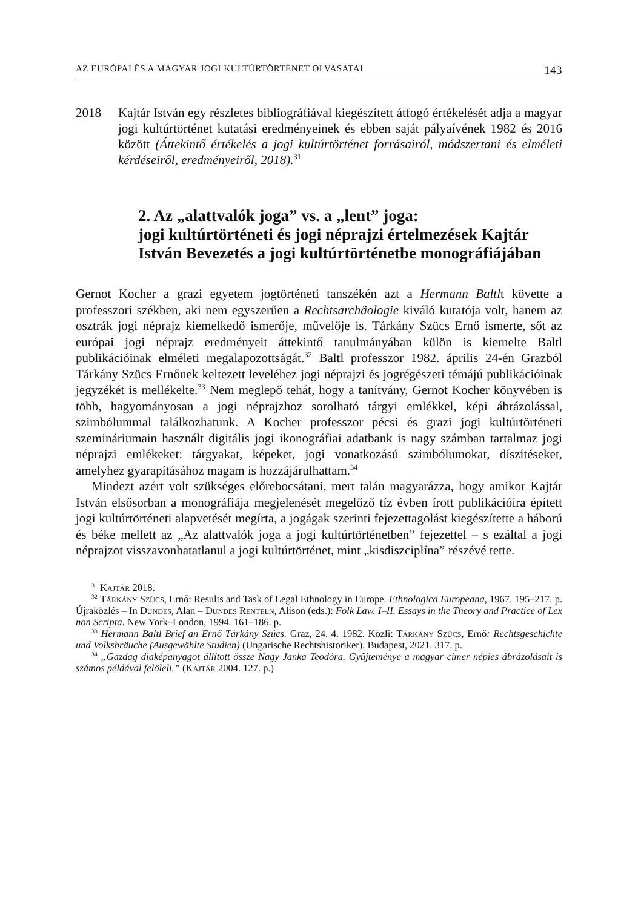AZ EURÓPAI ÉS A MAGYAR JOGI KULTÚRTÖRTÉNET OLVASATAI 143
2018 Kajtár István egy részletes bibliográfiával kiegészített átfogó értékelését adja a magyar jogi kultúrtörténet kutatási eredményeinek és ebben saját pályaívének 1982 és 2016 között (Áttekintő értékelés a jogi kultúrtörténet forrásairól, módszertani és elméleti kérdéseiről, eredményeiről, 2018).<sup>31</sup>
2. Az „alattvalók joga” vs. a „lent” joga:
jogi kultúrtörténeti és jogi néprajzi értelmezések Kajtár István Bevezetés a jogi kultúrtörténetbe monográfiájában
Gernot Kocher a grazi egyetem jogtörténeti tanszékén azt a Hermann Baltlt követte a professzori székben, aki nem egyszerűen a Rechtsarchäologie kiváló kutatója volt, hanem az osztrák jogi néprajz kiemelkedő ismerője, művelője is. Tárkány Szücs Ernő ismerte, sőt az európai jogi néprajz eredményeit áttekintő tanulmányában külön is kiemelte Baltl publikációinak elméleti megalapozottságát.<sup>32</sup> Baltl professzor 1982. április 24-én Grazból Tárkány Szücs Ernőnek keltezett leveléhez jogi néprajzi és jogrégészeti témájú publikációinak jegyzékét is mellékelte.<sup>33</sup> Nem meglepő tehát, hogy a tanítvány, Gernot Kocher könyvében is több, hagyományosan a jogi néprajzhoz sorolható tárgyi emlékkel, képi ábrázolással, szimbólummal találkozhatunk. A Kocher professzor pécsi és grazi jogi kultúrtörténeti szemináriumain használt digitális jogi ikonográfiai adatbank is nagy számban tartalmaz jogi néprajzi emlékeket: tárgyakat, képeket, jogi vonatkozású szimbólumokat, díszítéseket, amelyhez gyarapításához magam is hozzájárulhattam.<sup>34</sup>
Mindezt azért volt szükséges előrebocsátani, mert talán magyarázza, hogy amikor Kajtár István elsősorban a monográfiája megjelenését megelőző tíz évben írott publikációira épített jogi kultúrtörténeti alapvetését megírta, a jogágak szerinti fejezettagolást kiegészítette a háború és béke mellett az „Az alattvalók joga a jogi kultúrtörténetben” fejezettel – s ezáltal a jogi néprajzot visszavonhatatlanul a jogi kultúrtörténet, mint „kisdiszciplína” részévé tette.
<sup>31</sup> Kajtár 2018.
<sup>32</sup> Tárkány Szücs, Ernő: Results and Task of Legal Ethnology in Europe. Ethnologica Europeana, 1967. 195–217. p. Újraközlés – In Dundes, Alan – Dundes Renteln, Alison (eds.): Folk Law. I–II. Essays in the Theory and Practice of Lex non Scripta. New York–London, 1994. 161–186. p.
<sup>33</sup> Hermann Baltl Brief an Ernő Tárkány Szücs. Graz, 24. 4. 1982. Közli: Tárkány Szücs, Ernő: Rechtsgeschichte und Volksbräuche (Ausgewählte Studien) (Ungarische Rechtshistoriker). Budapest, 2021. 317. p.
<sup>34</sup> „Gazdag diaképanyagot állított össze Nagy Janka Teodóra. Gyűjteménye a magyar címer népies ábrázolásait is számos példával felöleli.” (Kajtár 2004. 127. p.)